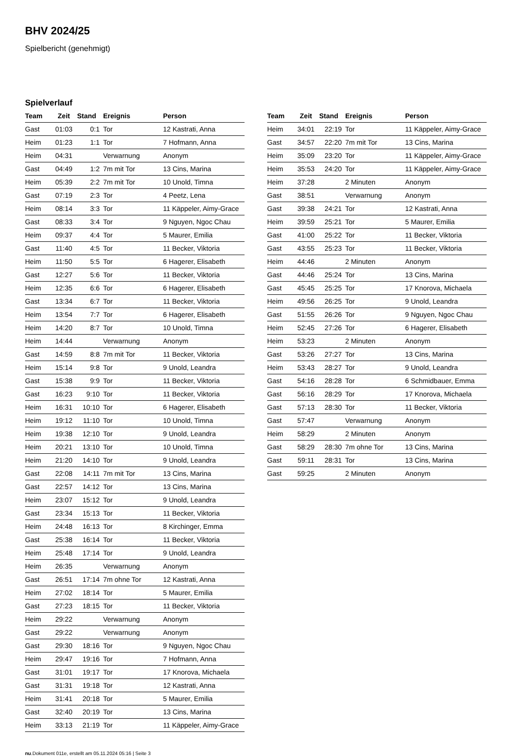BHV 2024/25
Spielbericht (genehmigt)
Spielverlauf
| Team | Zeit | Stand | Ereignis | Person |
| --- | --- | --- | --- | --- |
| Gast | 01:03 | 0:1 | Tor | 12 Kastrati, Anna |
| Heim | 01:23 | 1:1 | Tor | 7 Hofmann, Anna |
| Heim | 04:31 | | Verwarnung | Anonym |
| Gast | 04:49 | 1:2 | 7m mit Tor | 13 Cins, Marina |
| Heim | 05:39 | 2:2 | 7m mit Tor | 10 Unold, Timna |
| Gast | 07:19 | 2:3 | Tor | 4 Peetz, Lena |
| Heim | 08:14 | 3:3 | Tor | 11 Käppeler, Aimy-Grace |
| Gast | 08:33 | 3:4 | Tor | 9 Nguyen, Ngoc Chau |
| Heim | 09:37 | 4:4 | Tor | 5 Maurer, Emilia |
| Gast | 11:40 | 4:5 | Tor | 11 Becker, Viktoria |
| Heim | 11:50 | 5:5 | Tor | 6 Hagerer, Elisabeth |
| Gast | 12:27 | 5:6 | Tor | 11 Becker, Viktoria |
| Heim | 12:35 | 6:6 | Tor | 6 Hagerer, Elisabeth |
| Gast | 13:34 | 6:7 | Tor | 11 Becker, Viktoria |
| Heim | 13:54 | 7:7 | Tor | 6 Hagerer, Elisabeth |
| Heim | 14:20 | 8:7 | Tor | 10 Unold, Timna |
| Heim | 14:44 | | Verwarnung | Anonym |
| Gast | 14:59 | 8:8 | 7m mit Tor | 11 Becker, Viktoria |
| Heim | 15:14 | 9:8 | Tor | 9 Unold, Leandra |
| Gast | 15:38 | 9:9 | Tor | 11 Becker, Viktoria |
| Gast | 16:23 | 9:10 | Tor | 11 Becker, Viktoria |
| Heim | 16:31 | 10:10 | Tor | 6 Hagerer, Elisabeth |
| Heim | 19:12 | 11:10 | Tor | 10 Unold, Timna |
| Heim | 19:38 | 12:10 | Tor | 9 Unold, Leandra |
| Heim | 20:21 | 13:10 | Tor | 10 Unold, Timna |
| Heim | 21:20 | 14:10 | Tor | 9 Unold, Leandra |
| Gast | 22:08 | 14:11 | 7m mit Tor | 13 Cins, Marina |
| Gast | 22:57 | 14:12 | Tor | 13 Cins, Marina |
| Heim | 23:07 | 15:12 | Tor | 9 Unold, Leandra |
| Gast | 23:34 | 15:13 | Tor | 11 Becker, Viktoria |
| Heim | 24:48 | 16:13 | Tor | 8 Kirchinger, Emma |
| Gast | 25:38 | 16:14 | Tor | 11 Becker, Viktoria |
| Heim | 25:48 | 17:14 | Tor | 9 Unold, Leandra |
| Heim | 26:35 | | Verwarnung | Anonym |
| Gast | 26:51 | 17:14 | 7m ohne Tor | 12 Kastrati, Anna |
| Heim | 27:02 | 18:14 | Tor | 5 Maurer, Emilia |
| Gast | 27:23 | 18:15 | Tor | 11 Becker, Viktoria |
| Heim | 29:22 | | Verwarnung | Anonym |
| Gast | 29:22 | | Verwarnung | Anonym |
| Gast | 29:30 | 18:16 | Tor | 9 Nguyen, Ngoc Chau |
| Heim | 29:47 | 19:16 | Tor | 7 Hofmann, Anna |
| Gast | 31:01 | 19:17 | Tor | 17 Knorova, Michaela |
| Gast | 31:31 | 19:18 | Tor | 12 Kastrati, Anna |
| Heim | 31:41 | 20:18 | Tor | 5 Maurer, Emilia |
| Gast | 32:40 | 20:19 | Tor | 13 Cins, Marina |
| Heim | 33:13 | 21:19 | Tor | 11 Käppeler, Aimy-Grace |
| Team | Zeit | Stand | Ereignis | Person |
| --- | --- | --- | --- | --- |
| Heim | 34:01 | 22:19 | Tor | 11 Käppeler, Aimy-Grace |
| Gast | 34:57 | 22:20 | 7m mit Tor | 13 Cins, Marina |
| Heim | 35:09 | 23:20 | Tor | 11 Käppeler, Aimy-Grace |
| Heim | 35:53 | 24:20 | Tor | 11 Käppeler, Aimy-Grace |
| Heim | 37:28 | | 2 Minuten | Anonym |
| Gast | 38:51 | | Verwarnung | Anonym |
| Gast | 39:38 | 24:21 | Tor | 12 Kastrati, Anna |
| Heim | 39:59 | 25:21 | Tor | 5 Maurer, Emilia |
| Gast | 41:00 | 25:22 | Tor | 11 Becker, Viktoria |
| Gast | 43:55 | 25:23 | Tor | 11 Becker, Viktoria |
| Heim | 44:46 | | 2 Minuten | Anonym |
| Gast | 44:46 | 25:24 | Tor | 13 Cins, Marina |
| Gast | 45:45 | 25:25 | Tor | 17 Knorova, Michaela |
| Heim | 49:56 | 26:25 | Tor | 9 Unold, Leandra |
| Gast | 51:55 | 26:26 | Tor | 9 Nguyen, Ngoc Chau |
| Heim | 52:45 | 27:26 | Tor | 6 Hagerer, Elisabeth |
| Heim | 53:23 | | 2 Minuten | Anonym |
| Gast | 53:26 | 27:27 | Tor | 13 Cins, Marina |
| Heim | 53:43 | 28:27 | Tor | 9 Unold, Leandra |
| Gast | 54:16 | 28:28 | Tor | 6 Schmidbauer, Emma |
| Gast | 56:16 | 28:29 | Tor | 17 Knorova, Michaela |
| Gast | 57:13 | 28:30 | Tor | 11 Becker, Viktoria |
| Gast | 57:47 | | Verwarnung | Anonym |
| Heim | 58:29 | | 2 Minuten | Anonym |
| Gast | 58:29 | 28:30 | 7m ohne Tor | 13 Cins, Marina |
| Gast | 59:11 | 28:31 | Tor | 13 Cins, Marina |
| Gast | 59:25 | | 2 Minuten | Anonym |
nu.Dokument 011e, erstellt am 05.11.2024 05:16 | Seite 3